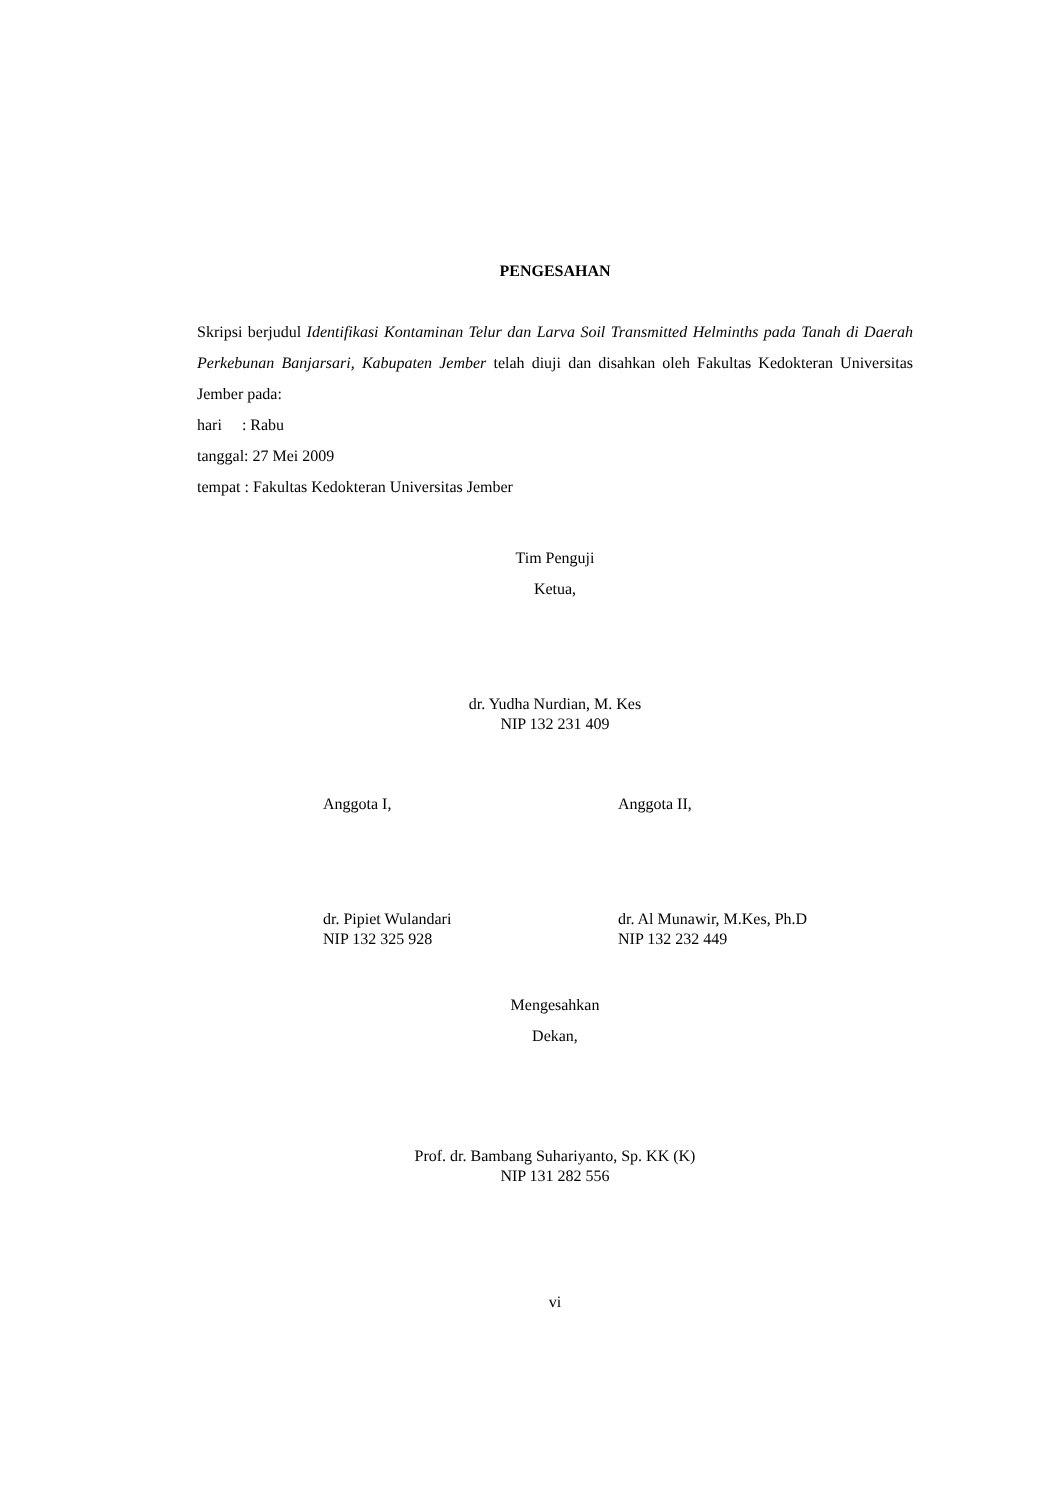PENGESAHAN
Skripsi berjudul Identifikasi Kontaminan Telur dan Larva Soil Transmitted Helminths pada Tanah di Daerah Perkebunan Banjarsari, Kabupaten Jember telah diuji dan disahkan oleh Fakultas Kedokteran Universitas Jember pada:
hari : Rabu
tanggal: 27 Mei 2009
tempat : Fakultas Kedokteran Universitas Jember
Tim Penguji
Ketua,
dr. Yudha Nurdian, M. Kes
NIP 132 231 409
Anggota I, Anggota II,
dr. Pipiet Wulandari
NIP 132 325 928
dr. Al Munawir, M.Kes, Ph.D
NIP 132 232 449
Mengesahkan
Dekan,
Prof. dr. Bambang Suhariyanto, Sp. KK (K)
NIP 131 282 556
vi